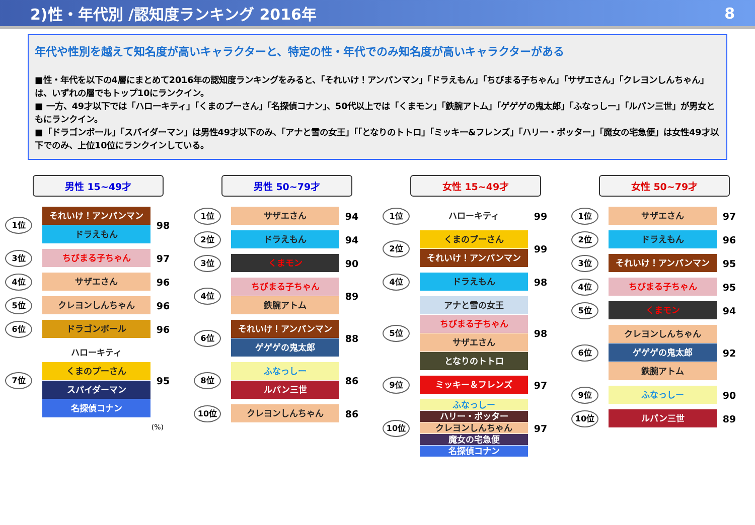2)性・年代別 /認知度ランキング 2016年 8
年代や性別を越えて知名度が高いキャラクターと、特定の性・年代でのみ知名度が高いキャラクターがある
■性・年代を以下の4層にまとめて2016年の認知度ランキングをみると、「それいけ！アンパンマン」「ドラえもん」「ちびまる子ちゃん」「サザエさん」「クレヨンしんちゃん」は、いずれの層でもトップ10にランクイン。
■ 一方、49才以下では「ハローキティ」「くまのプーさん」「名探偵コナン」、50代以上では「くまモン」「鉄腕アトム」「ゲゲゲの鬼太郎」「ふなっしー」「ルパン三世」が男女ともにランクイン。
■「ドラゴンボール」「スパイダーマン」は男性49才以下のみ、「アナと雪の女王」「「となりのトトロ」「ミッキー&フレンズ」「ハリー・ポッター」「魔女の宅急便」は女性49才以下でのみ、上位10位にランクインしている。
男性 15~49才
1位
それいけ！アンパンマン
ドラえもん
98
3位
ちびまる子ちゃん
97
4位
サザエさん
96
5位
クレヨンしんちゃん
96
6位
ドラゴンボール
96
7位
ハローキティ
くまのプーさん
スパイダーマン
名探偵コナン
95
(%)
男性 50~79才
1位
サザエさん
94
2位
ドラえもん
94
3位
くまモン
90
4位
ちびまる子ちゃん
鉄腕アトム
89
6位
それいけ！アンパンマン
ゲゲゲの鬼太郎
88
8位
ふなっしー
ルパン三世
86
10位
クレヨンしんちゃん
86
女性 15~49才
1位
ハローキティ
99
2位
くまのプーさん
それいけ！アンパンマン
99
4位
ドラえもん
98
5位
アナと雪の女王
ちびまる子ちゃん
サザエさん
となりのトトロ
98
9位
ミッキー＆フレンズ
97
10位
ふなっしー
ハリー・ポッター
クレヨンしんちゃん
魔女の宅急便
名探偵コナン
97
女性 50~79才
1位
サザエさん
97
2位
ドラえもん
96
3位
それいけ！アンパンマン
95
4位
ちびまる子ちゃん
95
5位
くまモン
94
6位
クレヨンしんちゃん
ゲゲゲの鬼太郎
鉄腕アトム
92
9位
ふなっしー
90
10位
ルパン三世
89